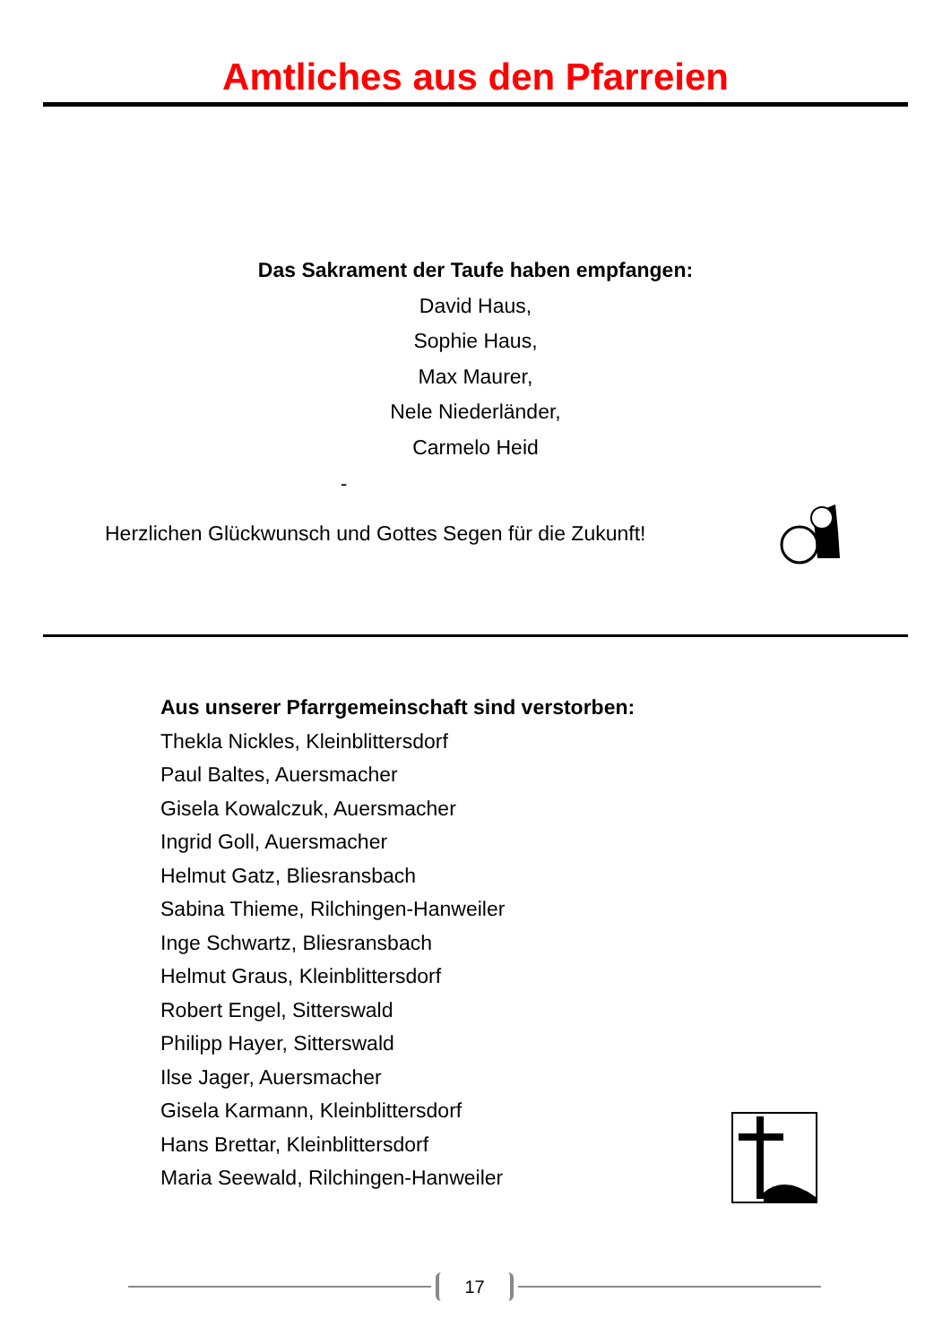Amtliches aus den Pfarreien
Das Sakrament der Taufe haben empfangen:
David Haus,
Sophie Haus,
Max Maurer,
Nele Niederländer,
Carmelo Heid
-
Herzlichen Glückwunsch und Gottes Segen für die Zukunft!
Aus unserer Pfarrgemeinschaft sind verstorben:
Thekla Nickles, Kleinblittersdorf
Paul Baltes, Auersmacher
Gisela Kowalczuk, Auersmacher
Ingrid Goll, Auersmacher
Helmut Gatz, Bliesransbach
Sabina Thieme, Rilchingen-Hanweiler
Inge Schwartz, Bliesransbach
Helmut Graus, Kleinblittersdorf
Robert Engel, Sitterswald
Philipp Hayer, Sitterswald
Ilse Jager, Auersmacher
Gisela Karmann, Kleinblittersdorf
Hans Brettar, Kleinblittersdorf
Maria Seewald, Rilchingen-Hanweiler
17